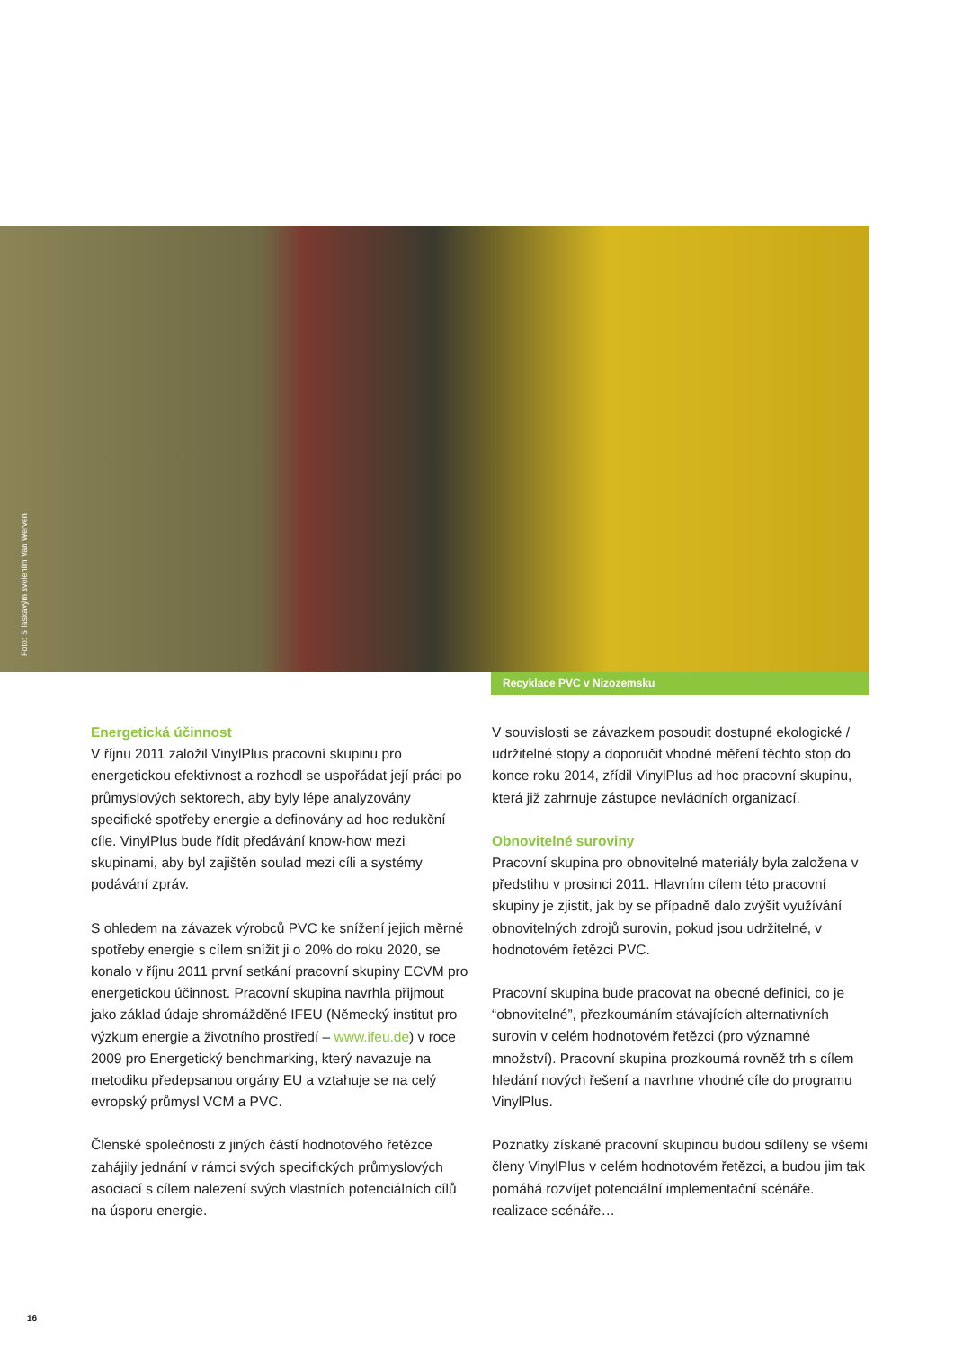Foto: S laskavým svolením Van Werven
Recyklace PVC v Nizozemsku
Energetická účinnost
V říjnu 2011 založil VinylPlus pracovní skupinu pro energetickou efektivnost a rozhodl se uspořádat její práci po průmyslových sektorech, aby byly lépe analyzovány specifické spotřeby energie a definovány ad hoc redukční cíle. VinylPlus bude řídit předávání know-how mezi skupinami, aby byl zajištěn soulad mezi cíli a systémy podávání zpráv.
S ohledem na závazek výrobců PVC ke snížení jejich měrné spotřeby energie s cílem snížit ji o 20% do roku 2020, se konalo v říjnu 2011 první setkání pracovní skupiny ECVM pro energetickou účinnost. Pracovní skupina navrhla přijmout jako základ údaje shromážděné IFEU (Německý institut pro výzkum energie a životního prostředí – www.ifeu.de) v roce 2009 pro Energetický benchmarking, který navazuje na metodiku předepsanou orgány EU a vztahuje se na celý evropský průmysl VCM a PVC.
Členské společnosti z jiných částí hodnotového řetězce zahájily jednání v rámci svých specifických průmyslových asociací s cílem nalezení svých vlastních potenciálních cílů na úsporu energie.
V souvislosti se závazkem posoudit dostupné ekologické / udržitelné stopy a doporučit vhodné měření těchto stop do konce roku 2014, zřídil VinylPlus ad hoc pracovní skupinu, která již zahrnuje zástupce nevládních organizací.
Obnovitelné suroviny
Pracovní skupina pro obnovitelné materiály byla založena v předstihu v prosinci 2011. Hlavním cílem této pracovní skupiny je zjistit, jak by se případně dalo zvýšit využívání obnovitelných zdrojů surovin, pokud jsou udržitelné, v hodnotovém řetězci PVC.
Pracovní skupina bude pracovat na obecné definici, co je “obnovitelné”, přezkoumáním stávajících alternativních surovin v celém hodnotovém řetězci (pro významné množství). Pracovní skupina prozkoumá rovněž trh s cílem hledání nových řešení a navrhne vhodné cíle do programu VinylPlus.
Poznatky získané pracovní skupinou budou sdíleny se všemi členy VinylPlus v celém hodnotovém řetězci, a budou jim tak pomáhá rozvíjet potenciální implementační scénáře. realizace scénáře…
16